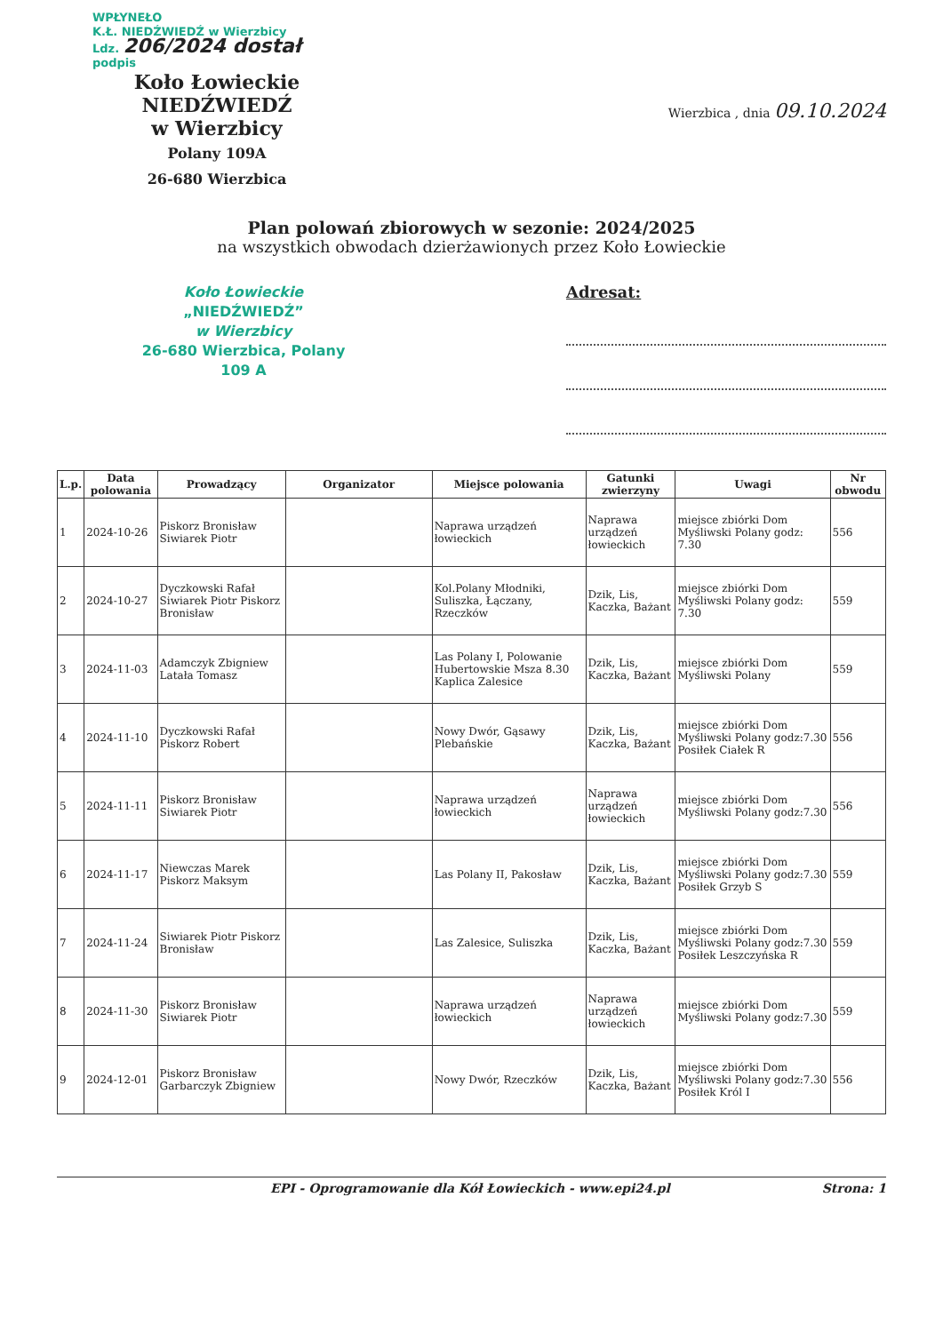WPŁYNEŁO
K.Ł. NIEDŹWIEDŹ w Wierzbicy
Ldz. 206/2024 dostał
podpis
Koło Łowieckie NIEDŹWIEDŹ
w Wierzbicy
Polany 109A
26-680 Wierzbica
Wierzbica , dnia 09.10.2024
Plan polowań zbiorowych w sezonie: 2024/2025
na wszystkich obwodach dzierżawionych przez Koło Łowieckie
Koło Łowieckie
„NIEDŹWIEDŹ”
w Wierzbicy
26-680 Wierzbica, Polany 109 A
Adresat:
| L.p. | Data polowania | Prowadzący | Organizator | Miejsce polowania | Gatunki zwierzyny | Uwagi | Nr obwodu |
| --- | --- | --- | --- | --- | --- | --- | --- |
| 1 | 2024-10-26 | Piskorz Bronisław Siwiarek Piotr | | Naprawa urządzeń łowieckich | Naprawa urządzeń łowieckich | miejsce zbiórki Dom Myśliwski Polany godz: 7.30 | 556 |
| 2 | 2024-10-27 | Dyczkowski Rafał Siwiarek Piotr Piskorz Bronisław | | Kol.Polany Młodniki, Suliszka, Łączany, Rzeczków | Dzik, Lis, Kaczka, Bażant | miejsce zbiórki Dom Myśliwski Polany godz: 7.30 | 559 |
| 3 | 2024-11-03 | Adamczyk Zbigniew Latała Tomasz | | Las Polany I, Polowanie Hubertowskie Msza 8.30 Kaplica Zalesice | Dzik, Lis, Kaczka, Bażant | miejsce zbiórki Dom Myśliwski Polany | 559 |
| 4 | 2024-11-10 | Dyczkowski Rafał Piskorz Robert | | Nowy Dwór, Gąsawy Plebańskie | Dzik, Lis, Kaczka, Bażant | miejsce zbiórki Dom Myśliwski Polany godz:7.30 Posiłek Ciałek R | 556 |
| 5 | 2024-11-11 | Piskorz Bronisław Siwiarek Piotr | | Naprawa urządzeń łowieckich | Naprawa urządzeń łowieckich | miejsce zbiórki Dom Myśliwski Polany godz:7.30 | 556 |
| 6 | 2024-11-17 | Niewczas Marek Piskorz Maksym | | Las Polany II, Pakosław | Dzik, Lis, Kaczka, Bażant | miejsce zbiórki Dom Myśliwski Polany godz:7.30 Posiłek Grzyb S | 559 |
| 7 | 2024-11-24 | Siwiarek Piotr Piskorz Bronisław | | Las Zalesice, Suliszka | Dzik, Lis, Kaczka, Bażant | miejsce zbiórki Dom Myśliwski Polany godz:7.30 Posiłek Leszczyńska R | 559 |
| 8 | 2024-11-30 | Piskorz Bronisław Siwiarek Piotr | | Naprawa urządzeń łowieckich | Naprawa urządzeń łowieckich | miejsce zbiórki Dom Myśliwski Polany godz:7.30 | 559 |
| 9 | 2024-12-01 | Piskorz Bronisław Garbarczyk Zbigniew | | Nowy Dwór, Rzeczków | Dzik, Lis, Kaczka, Bażant | miejsce zbiórki Dom Myśliwski Polany godz:7.30 Posiłek Król I | 556 |
EPI - Oprogramowanie dla Kół Łowieckich - www.epi24.pl Strona: 1